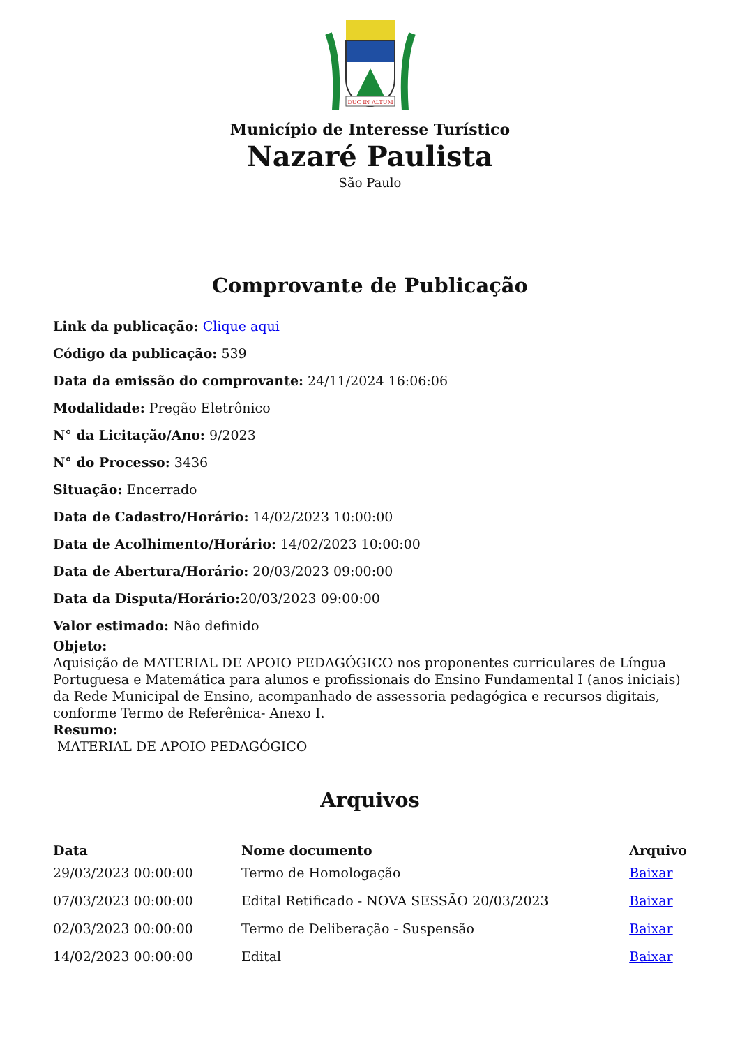DUC IN ALTUM
Município de Interesse Turístico
Nazaré Paulista
São Paulo
Comprovante de Publicação
Link da publicação: Clique aqui
Código da publicação: 539
Data da emissão do comprovante: 24/11/2024 16:06:06
Modalidade: Pregão Eletrônico
N° da Licitação/Ano: 9/2023
N° do Processo: 3436
Situação: Encerrado
Data de Cadastro/Horário: 14/02/2023 10:00:00
Data de Acolhimento/Horário: 14/02/2023 10:00:00
Data de Abertura/Horário: 20/03/2023 09:00:00
Data da Disputa/Horário: 20/03/2023 09:00:00
Valor estimado: Não definido
Objeto:
Aquisição de MATERIAL DE APOIO PEDAGÓGICO nos proponentes curriculares de Língua Portuguesa e Matemática para alunos e profissionais do Ensino Fundamental I (anos iniciais) da Rede Municipal de Ensino, acompanhado de assessoria pedagógica e recursos digitais, conforme Termo de Referênica- Anexo I.
Resumo:
MATERIAL DE APOIO PEDAGÓGICO
Arquivos
| Data | Nome documento | Arquivo |
| --- | --- | --- |
| 29/03/2023 00:00:00 | Termo de Homologação | Baixar |
| 07/03/2023 00:00:00 | Edital Retificado - NOVA SESSÃO 20/03/2023 | Baixar |
| 02/03/2023 00:00:00 | Termo de Deliberação - Suspensão | Baixar |
| 14/02/2023 00:00:00 | Edital | Baixar |